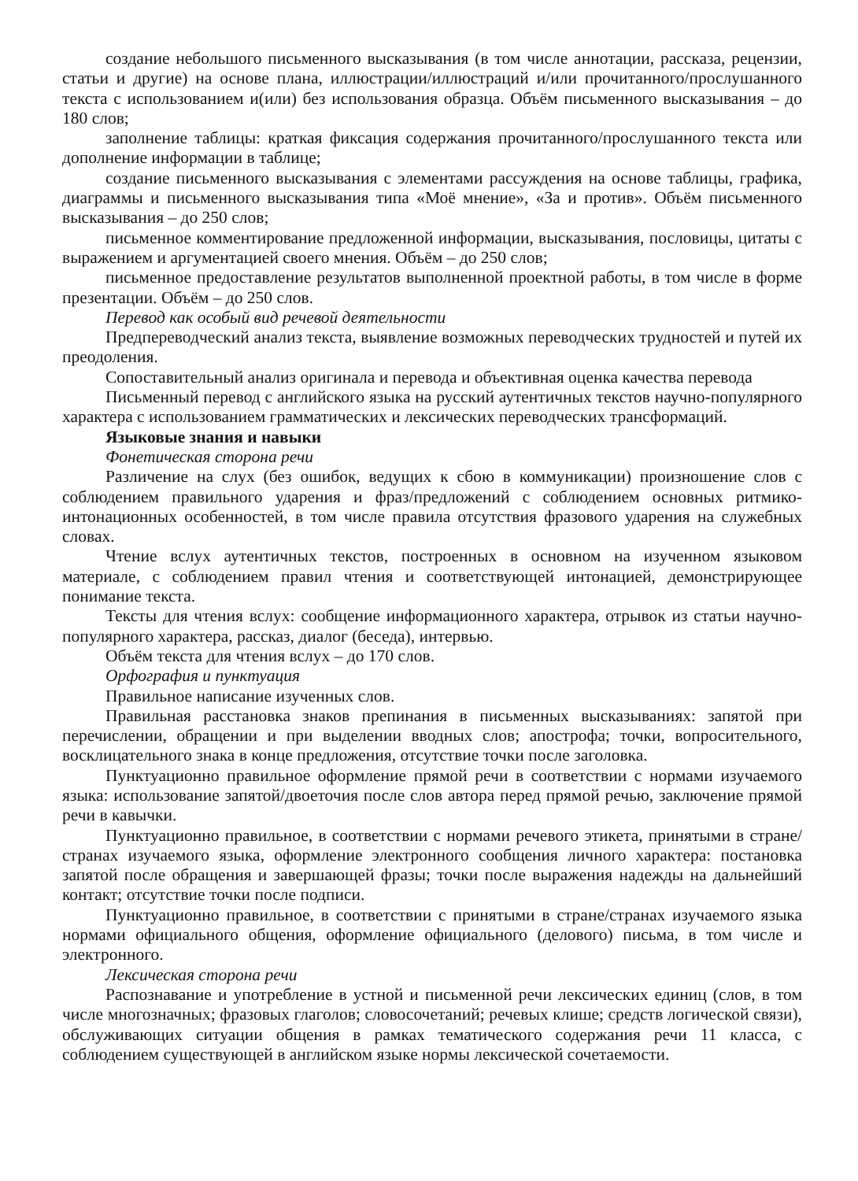создание небольшого письменного высказывания (в том числе аннотации, рассказа, рецензии, статьи и другие) на основе плана, иллюстрации/иллюстраций и/или прочитанного/прослушанного текста с использованием и(или) без использования образца. Объём письменного высказывания – до 180 слов;
заполнение таблицы: краткая фиксация содержания прочитанного/прослушанного текста или дополнение информации в таблице;
создание письменного высказывания с элементами рассуждения на основе таблицы, графика, диаграммы и письменного высказывания типа «Моё мнение», «За и против». Объём письменного высказывания – до 250 слов;
письменное комментирование предложенной информации, высказывания, пословицы, цитаты с выражением и аргументацией своего мнения. Объём – до 250 слов;
письменное предоставление результатов выполненной проектной работы, в том числе в форме презентации. Объём – до 250 слов.
Перевод как особый вид речевой деятельности
Предпереводческий анализ текста, выявление возможных переводческих трудностей и путей их преодоления.
Сопоставительный анализ оригинала и перевода и объективная оценка качества перевода
Письменный перевод с английского языка на русский аутентичных текстов научно-популярного характера с использованием грамматических и лексических переводческих трансформаций.
Языковые знания и навыки
Фонетическая сторона речи
Различение на слух (без ошибок, ведущих к сбою в коммуникации) произношение слов с соблюдением правильного ударения и фраз/предложений с соблюдением основных ритмико-интонационных особенностей, в том числе правила отсутствия фразового ударения на служебных словах.
Чтение вслух аутентичных текстов, построенных в основном на изученном языковом материале, с соблюдением правил чтения и соответствующей интонацией, демонстрирующее понимание текста.
Тексты для чтения вслух: сообщение информационного характера, отрывок из статьи научно-популярного характера, рассказ, диалог (беседа), интервью.
Объём текста для чтения вслух – до 170 слов.
Орфография и пунктуация
Правильное написание изученных слов.
Правильная расстановка знаков препинания в письменных высказываниях: запятой при перечислении, обращении и при выделении вводных слов; апострофа; точки, вопросительного, восклицательного знака в конце предложения, отсутствие точки после заголовка.
Пунктуационно правильное оформление прямой речи в соответствии с нормами изучаемого языка: использование запятой/двоеточия после слов автора перед прямой речью, заключение прямой речи в кавычки.
Пунктуационно правильное, в соответствии с нормами речевого этикета, принятыми в стране/странах изучаемого языка, оформление электронного сообщения личного характера: постановка запятой после обращения и завершающей фразы; точки после выражения надежды на дальнейший контакт; отсутствие точки после подписи.
Пунктуационно правильное, в соответствии с принятыми в стране/странах изучаемого языка нормами официального общения, оформление официального (делового) письма, в том числе и электронного.
Лексическая сторона речи
Распознавание и употребление в устной и письменной речи лексических единиц (слов, в том числе многозначных; фразовых глаголов; словосочетаний; речевых клише; средств логической связи), обслуживающих ситуации общения в рамках тематического содержания речи 11 класса, с соблюдением существующей в английском языке нормы лексической сочетаемости.